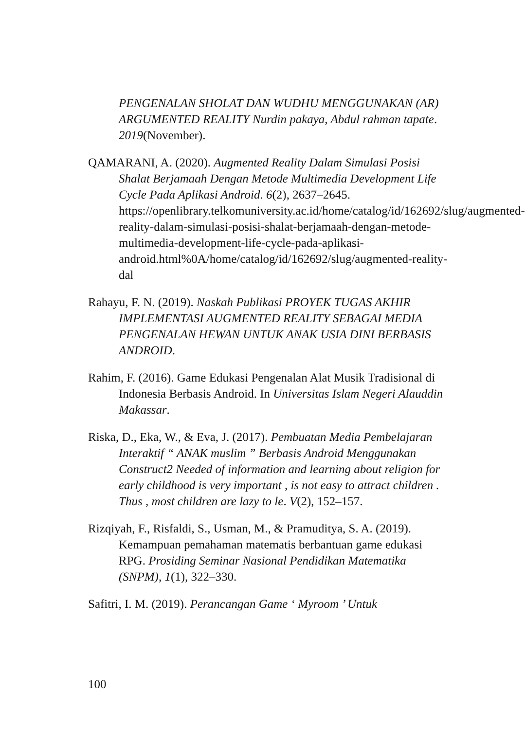PENGENALAN SHOLAT DAN WUDHU MENGGUNAKAN (AR) ARGUMENTED REALITY Nurdin pakaya, Abdul rahman tapate. 2019(November).
QAMARANI, A. (2020). Augmented Reality Dalam Simulasi Posisi Shalat Berjamaah Dengan Metode Multimedia Development Life Cycle Pada Aplikasi Android. 6(2), 2637–2645. https://openlibrary.telkomuniversity.ac.id/home/catalog/id/162692/slug/augmented-reality-dalam-simulasi-posisi-shalat-berjamaah-dengan-metode-multimedia-development-life-cycle-pada-aplikasi-android.html%0A/home/catalog/id/162692/slug/augmented-reality-dal
Rahayu, F. N. (2019). Naskah Publikasi PROYEK TUGAS AKHIR IMPLEMENTASI AUGMENTED REALITY SEBAGAI MEDIA PENGENALAN HEWAN UNTUK ANAK USIA DINI BERBASIS ANDROID.
Rahim, F. (2016). Game Edukasi Pengenalan Alat Musik Tradisional di Indonesia Berbasis Android. In Universitas Islam Negeri Alauddin Makassar.
Riska, D., Eka, W., & Eva, J. (2017). Pembuatan Media Pembelajaran Interaktif “ ANAK muslim ” Berbasis Android Menggunakan Construct2 Needed of information and learning about religion for early childhood is very important , is not easy to attract children . Thus , most children are lazy to le. V(2), 152–157.
Rizqiyah, F., Risfaldi, S., Usman, M., & Pramuditya, S. A. (2019). Kemampuan pemahaman matematis berbantuan game edukasi RPG. Prosiding Seminar Nasional Pendidikan Matematika (SNPM), 1(1), 322–330.
Safitri, I. M. (2019). Perancangan Game ‘ Myroom ’ Untuk
100